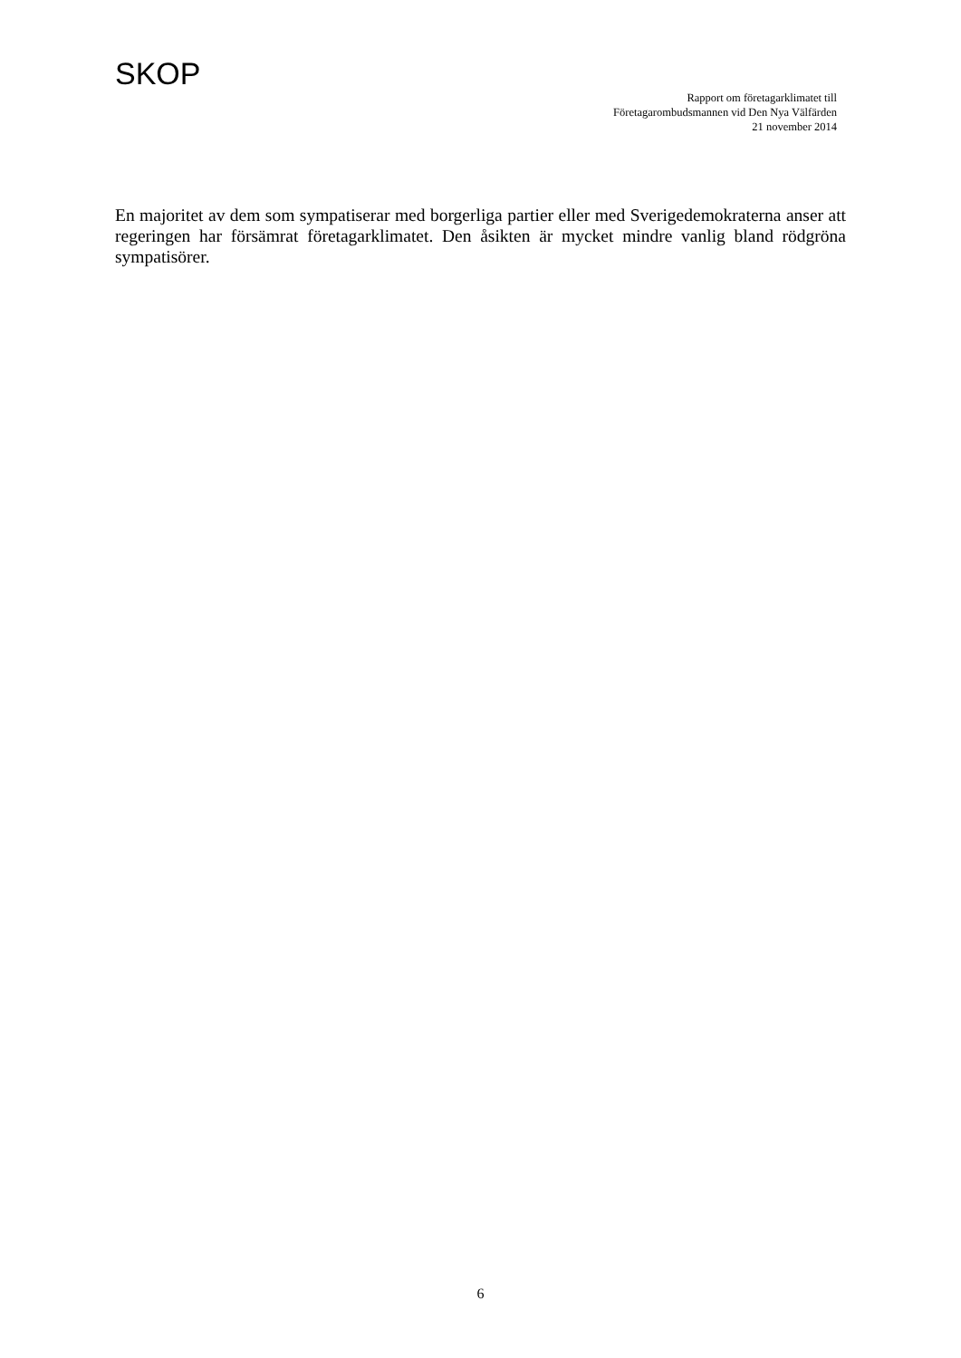SKOP
Rapport om företagarklimatet till
Företagarombudsmannen vid Den Nya Välfärden
21 november 2014
En majoritet av dem som sympatiserar med borgerliga partier eller med Sverigedemokraterna anser att regeringen har försämrat företagarklimatet. Den åsikten är mycket mindre vanlig bland rödgröna sympatisörer.
6